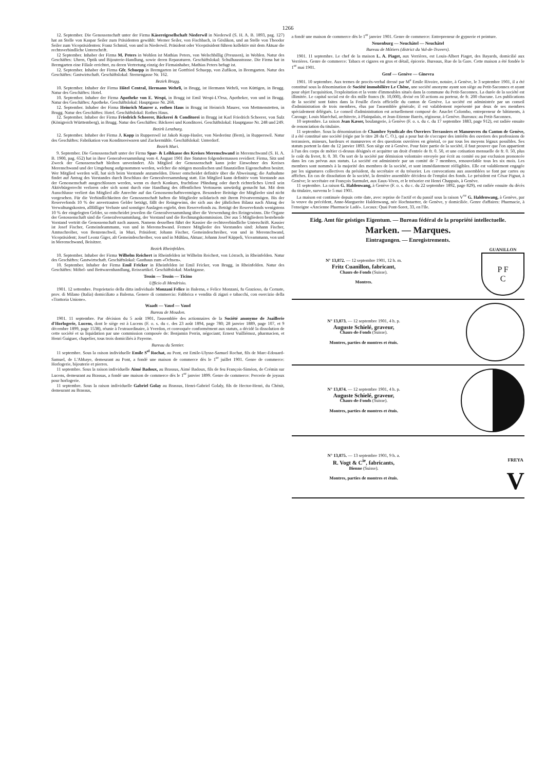1266
12. September. Die Genossenschaft unter der Firma Käsereigesellschaft Niederwil in Niederwil (S. H. A. B. 1893, pag. 127) hat an Stelle von Kaspar Seiler zum Präsidenten gewählt: Werner Seiler, von Fischbach, in Göslikon, und an Stelle von Theodor Seiler zum Vicepräsidenten: Franz Schmid, von und in Niederwil. Präsident oder Vicepräsident führen kollektiv mit dem Aktuar die rechtsverbindliche Unterschrift.
12 September. Inhaber der Firma M. Peters in Wohlen ist Mathias Peters, von Welschbillig (Preussen), in Wohlen. Natur des Geschäftes: Uhren, Optik und Bijouterie-Handlung, sowie deren Reparaturen. Geschäftslokal: Schulhausstrasse. Die Firma hat in Bremgarten eine Filiale errichtet, zu deren Vertretung einzig der Firmainhaber, Mathias Peters befugt ist.
12. September. Inhaber der Firma Gfr. Schuepp in Bremgarten ist Gottfried Schuepp, von Zufikon, in Bremgarten. Natur des Geschäftes: Gastwirtschaft. Geschäftslokal: Sternengasse Nr. 162.
Bezirk Brugg.
10. September. Inhaber der Firma Hôtel Central, Hermann Wehrli, in Brugg, ist Hermann Wehrli, von Küttigen, in Brugg. Natur des Geschäftes: Hotel.
10. September. Inhaber der Firma Apotheke von E. Wespi, in Brugg ist Emil Wespi-L'Orsa, Apotheker, von und in Brugg. Natur des Geschäftes: Apotheke. Geschäftslokal: Hauptgasse Nr. 268.
12. September. Inhaber der Firma Heinrich Maurer z. rothen Haus in Brugg ist Heinrich Maurer, von Mettmenstetten, in Brugg. Natur des Geschäftes: Hotel. Geschäftslokal: Rothes Haus.
12. September. Inhaber der Firma Friedrich Scheerer, Bäckerei & Conditorei in Brugg ist Karl Friedrich Scheerer, von Sulz (Königreich Württemberg), in Brugg. Natur des Geschäftes: Bäckerei und Konditorei. Geschäftslokal: Hauptgasse Nr. 248 und 249.
Bezirk Lenzburg.
12. September. Inhaber der Firma J. Kopp in Rupperswil ist Jakob Kopp-Hasler, von Niederönz (Bern), in Rupperswil. Natur des Geschäftes: Fabrikation von Konditoreiwaren und Zuckermühle. Geschäfslokal: Unterdorf.
Bezirk Muri.
9. September. Die Genossenschaft unter der Firma Spar- & Leihkasse des Kreises Merenschwand in Merenschwand (S. H. A. B. 1900, pag. 652) hat in ihrer Generalversammlung vom 4. August 1901 ihre Statuten folgendermassen revidiert: Firma, Sitz und Zweck der Genossenschaft bleiben unverändert. Als Mitglied der Genossenschaft kann jeder Einwohner des Kreises Merenschwand und der Umgebung aufgenommen werden, welcher die nötigen moralischen und finanziellen Eigenschaften besitzt. Wer Mitglied werden will, hat sich beim Vorstande anzumelden. Dieser entscheidet definitiv über die Abweisung; die Aufnahme findet auf Antrag des Vorstandes durch Beschluss der Generalversammlung statt. Ein Mitglied kann definitiv vom Vorstande aus der Genossenschaft ausgeschlossen werden, wenn es durch Konkurs, fruchtlose Pfändung oder durch richterliches Urteil sein Aktivbürgerrecht verloren oder sich sonst durch eine Handlung des öffentlichen Vertrauens unwürdig gemacht hat. Mit dem Ausschlusse verliert das Mitglied alle Anrechte auf das Genossenschaftsvermögen. Besondere Beiträge der Mitglieder sind nicht vorgesehen. Für die Verbindlichkeiten der Genossenschaft haften die Mitglieder solidarisch mit ihrem Privatvermögen. Bis der Reservefonds 10 % der anvertrauten Gelder beträgt, fällt der Reingewinn, der sich aus der jährlichen Bilanz nach Abzug der Verwaltungskosten, allfälliger Verluste und sonstiger Auslagen ergiebt, dem Reservefonds zu. Beträgt der Reservefonds wenigstens 10 % der eingelegten Gelder, so entscheidet jeweilen die Generalversammlung über die Verwendung des Reingewinns. Die Organe der Genossenschaft sind die Generalversammlung, der Vorstand und die Rechnungskommission. Der aus 5 Mitgliedern bestehende Vorstand vertritt die Genossenschaft nach aussen. Namens desselben führt der Kassier die rechtsverbindliche Unterschrift. Kassier ist Josef Fischer, Gemeindeammann, von und in Merenschwand. Fernere Mitglieder des Vorstandes sind: Johann Fischer, Amtsschreiber, von Benzenschwil, in Muri, Präsident; Johann Fischer, Gemeindeschreiber, von und in Merenschwand, Vicepräsident; Josef Leonz Giger, alt Gemeindeschreiber, von und in Mühlau, Aktuar; Johann Josef Käppeli, Viceammann, von und in Merenschwand, Beisitzer.
Bezirk Rheinfelden.
10. September. Inhaber der Firma Wilhelm Reichert in Rheinfelden ist Wilhelm Reichert, von Lörrach, in Rheinfelden. Natur des Geschäftes: Gastwirtschaft. Geschäftslokal: Gasthaus zum «Ochsen».
10. September. Inhaber der Firma Emil Fricker in Rheinfelden ist Emil Fricker, von Brugg, in Rheinfelden. Natur des Geschäftes: Möbel- und Bettwarenhandlung, Reiseartikel. Geschäftslokal: Marktgasse.
Tessin — Tessin — Ticino
Ufficio di Mendrisio.
1901. 12 settembre. Proprietario della ditta individuale Monzani Felice in Balerna, e Felice Monzani, fu Grazioso, da Cornate, prov. di Milano (Italia) domiciliato a Balerna. Genere di commercio: Fabbrica e vendita di zigari e tabacchi, con esercizio della «Trattoria Unione».
Waadt — Vaud — Vaud
Bureau de Moudon.
1901. 11 septembre. Par décision du 5 août 1901, l'assemblée des actionnaires de la Société anonyme de Joaillerie d'Horlogerie, Lucens, dont le siège est à Lucens (F. o. s. du c. des 23 août 1894, page 780; 28 janvier 1889, page 107, et 9 décembre 1899, page 1538), réunie à l'extraordinaire, à Yverdon, et convoquée conformément aux statuts, a décidé la dissolution de cette société et sa liquidation par une commission composée de: Benjamin Perrin, négociant; Ernest Vuilliémoz, pharmacien, et Henri Guiguer, chapelier, tous trois domiciliés à Payerne.
Bureau du Sentier.
11 septembre. Sous la raison individuelle Emile S<sup>el</sup> Rochat, au Pont, est Emile-Ulysse-Samuel Rochat, fils de Marc-Edouard-Samuel, de L'Abbaye, demeurant au Pont, a fondé une maison de commerce dès le 1<sup>er</sup> juillet 1901. Genre de commerce: Horlogerie, bijouterie et pierres.
11 septembre. Sous la raison individuelle Aimé Badoux, au Brassus, Aimé Badoux, fils de feu François-Siméon, de Crémin sur Lucens, demeurant au Brassus, a fondé une maison de commerce dès le 1<sup>er</sup> janvier 1899. Genre de commerce: Percerie de joyaux pour horlogerie.
11 septembre. Sous la raison individuelle Gabriel Golay au Brassus, Henri-Gabriel Golaly, fils de Hector-Henri, du Chénit, demeurant au Brassus,
a fondé une maison de commerce dès le 1<sup>er</sup> janvier 1901. Genre de commerce: Entrepreneur de gypserie et peinture.
Neuenburg — Neuchâtel — Neuchâtel
Bureau de Môtiers (district du Val-de-Travers).
1901. 11 septembre. Le chef de la maison L. A. Piaget, aux Verrières, est Louis-Albert Piaget, des Bayards, domicilié aux Verrières. Genre de commerce: Tabacs et cigares en gros et détail, épicerie. Bureaux, Rue de la Gare. Cette maison a été fondée le 1<sup>er</sup> mai 1901.
Genf — Genève — Ginevra
1901. 10 septembre. Aux termes de procès-verbal dressé par M<sup>e</sup> Emile Rivoire, notaire, à Genève, le 3 septembre 1901, il a été constitué sous la dénomination de Société immobilière Le Chêne, une société anonyme ayant son siège au Petit-Saconnex et ayant pour objet l'acquisition, l'exploitation et la vente d'immeubles situés dans la commune du Petit-Saconnex. La durée de la société est illimitée. Le capital social est de dix mille francs (fr. 10,000), divisé en 50 actions au porteur, de fr. 200 chacune. Les publications de la société sont faites dans la Feuille d'avis officielle du canton de Genève. La société est administrée par un conseil d'administration de trois membres, élus par l'assemblée générale; il est valablement représenté par deux de ses membres spécialement délégués. Le conseil d'administration est actuellement composé de: Anaclet Colombo, entrepreneur de bâtiments, à Carouge; Louis Maréchal, architecte, à Plainpalais, et Jean-Etienne Barrès, régisseur, à Genève. Bureaux: au Petit-Saconnex.
10 septembre. La raison Jean Kæser, boulangerie, à Genève (F. o. s. du c. du 17 septembre 1883, page 912), est radiée ensuite de renonciation du titulaire.
11 septembre. Sous la dénomination de Chambre Syndicale des Ouvriers Terrassiers et Manœuvres du Canton de Genève, il a été constitué une société (régie par le titre 28 du C. O.), qui a pour but de s'occuper des intérêts des ouvriers des professions de terrassiers, mineurs, bardeurs et manœuvres et des questions ouvrières en général, ce par tous les moyens légaux possibles. Ses statuts portent la date du 12 janvier 1893. Son siège est à Genève. Pour faire partie de la société, il faut prouver que l'on appartient à l'un des corps de métier ci-dessus désignés et acquitter un droit d'entrée de fr. 0. 50, et une cotisation mensuelle de fr. 0. 50, plus le coût du livret, fr. 0. 30. On sort de la société par démission volontaire envoyée par écrit au comité ou par exclusion prononcée dans les cas prévus aux statuts. La société est administrée par un comité de 7 membres, renouvelable tous les six mois. Les membres sont nommés à la majorité des membres de la société, et sont immédiatement rééligibles. Elle est valablement engagée par les signatures collectives du président, du secrétaire et du trésorier. Les convocations aux assemblées se font par cartes ou affiches. En cas de dissolution de la société, la dernière assemblée décidera de l'emploi des fonds. Le président est César Pignat, à Genève; le secrétaire est François Surmulet, aux Eaux-Vives, et le trésorier est Henri Chappuis, à Genève.
11 septembre. La raison G. Haldenwang, à Genève (F. o. s. du c. du 22 septembre 1892, page 829), est radiée ensuite du décès du titulaire, survenu le 5 mai 1901.
La maison est continuée depuis cette date, avec reprise de l'actif et du passif sous la raison V<sup>ve</sup> G. Haldenwang, à Genève, par la veuve du précédent, Anne-Marguerite Haldenwang, née Hochstaetter, de Genève, y domiciliée. Genre d'affaires: Pharmacie, à l'enseigne «Ancienne Pharmacie Ladé». Locaux: Quai Pont-Soret, 33, en l'Ile.
Eidg. Amt für geistiges Eigentum. — Bureau fédéral de la propriété intellectuelle.
Marken. — Marques.
Eintragungen. — Enregistrements.
N° 13,872. — 12 septembre 1901, 12 h. m.
Fritz Cuanillon, fabricant,
Chaux-de-Fonds (Suisse).
Montres.
GUANILLON
P F
C
N° 13,873. — 12 septembre 1901, 4 h. p.
Auguste Schielé, graveur,
Chaux-de-Fonds (Suisse).
Montres, parties de montres et étuis.
N° 13,874. — 12 septembre 1901, 4 h. p.
Auguste Schielé, graveur,
Chaux-de-Fonds (Suisse).
Montres, parties de montres et étuis.
N° 13,875. — 13 septembre 1901, 9 h. a.
R. Vogt & C<sup>ie</sup>, fabricants,
Bienne (Suisse).
Montres, parties de montres et étuis.
FREYA
V